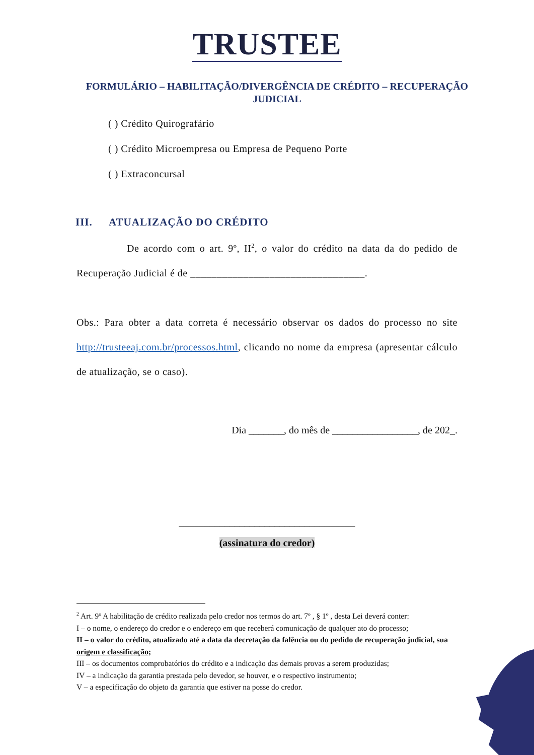TRUSTEE
FORMULÁRIO – HABILITAÇÃO/DIVERGÊNCIA DE CRÉDITO – RECUPERAÇÃO JUDICIAL
( ) Crédito Quirografário
( ) Crédito Microempresa ou Empresa de Pequeno Porte
( ) Extraconcursal
III. ATUALIZAÇÃO DO CRÉDITO
De acordo com o art. 9º, II<sup>2</sup>, o valor do crédito na data da do pedido de Recuperação Judicial é de _________________________________.
Obs.: Para obter a data correta é necessário observar os dados do processo no site http://trusteeaj.com.br/processos.html, clicando no nome da empresa (apresentar cálculo de atualização, se o caso).
Dia _______, do mês de _________________, de 202_.
___________________________________
(assinatura do credor)
<sup>2</sup> Art. 9º A habilitação de crédito realizada pelo credor nos termos do art. 7º , § 1º , desta Lei deverá conter:
I – o nome, o endereço do credor e o endereço em que receberá comunicação de qualquer ato do processo;
II – o valor do crédito, atualizado até a data da decretação da falência ou do pedido de recuperação judicial, sua origem e classificação;
III – os documentos comprobatórios do crédito e a indicação das demais provas a serem produzidas;
IV – a indicação da garantia prestada pelo devedor, se houver, e o respectivo instrumento;
V – a especificação do objeto da garantia que estiver na posse do credor.